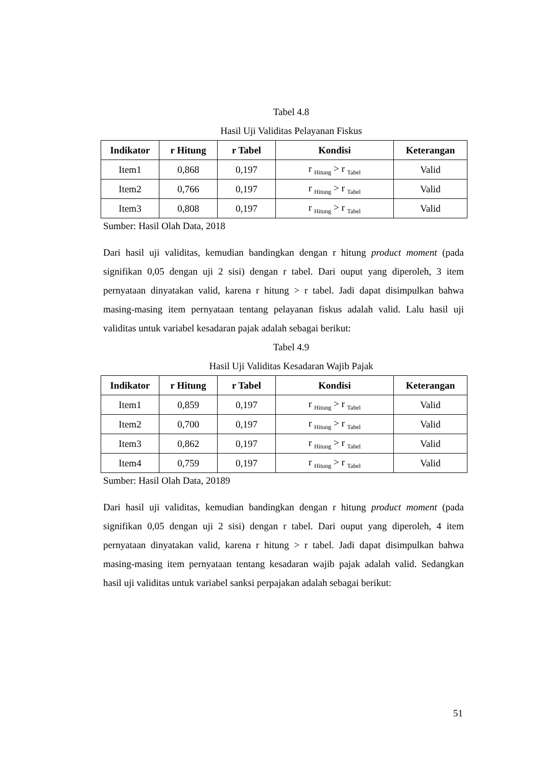Tabel 4.8
Hasil Uji Validitas Pelayanan Fiskus
| Indikator | r Hitung | r Tabel | Kondisi | Keterangan |
| --- | --- | --- | --- | --- |
| Item1 | 0,868 | 0,197 | r <sub>Hitung</sub> > r <sub>Tabel</sub> | Valid |
| Item2 | 0,766 | 0,197 | r <sub>Hitung</sub> > r <sub>Tabel</sub> | Valid |
| Item3 | 0,808 | 0,197 | r <sub>Hitung</sub> > r <sub>Tabel</sub> | Valid |
Sumber: Hasil Olah Data, 2018
Dari hasil uji validitas, kemudian bandingkan dengan r hitung product moment (pada signifikan 0,05 dengan uji 2 sisi) dengan r tabel. Dari ouput yang diperoleh, 3 item pernyataan dinyatakan valid, karena r hitung > r tabel. Jadi dapat disimpulkan bahwa masing-masing item pernyataan tentang pelayanan fiskus adalah valid. Lalu hasil uji validitas untuk variabel kesadaran pajak adalah sebagai berikut:
Tabel 4.9
Hasil Uji Validitas Kesadaran Wajib Pajak
| Indikator | r Hitung | r Tabel | Kondisi | Keterangan |
| --- | --- | --- | --- | --- |
| Item1 | 0,859 | 0,197 | r <sub>Hitung</sub> > r <sub>Tabel</sub> | Valid |
| Item2 | 0,700 | 0,197 | r <sub>Hitung</sub> > r <sub>Tabel</sub> | Valid |
| Item3 | 0,862 | 0,197 | r <sub>Hitung</sub> > r <sub>Tabel</sub> | Valid |
| Item4 | 0,759 | 0,197 | r <sub>Hitung</sub> > r <sub>Tabel</sub> | Valid |
Sumber: Hasil Olah Data, 20189
Dari hasil uji validitas, kemudian bandingkan dengan r hitung product moment (pada signifikan 0,05 dengan uji 2 sisi) dengan r tabel. Dari ouput yang diperoleh, 4 item pernyataan dinyatakan valid, karena r hitung > r tabel. Jadi dapat disimpulkan bahwa masing-masing item pernyataan tentang kesadaran wajib pajak adalah valid. Sedangkan hasil uji validitas untuk variabel sanksi perpajakan adalah sebagai berikut:
51